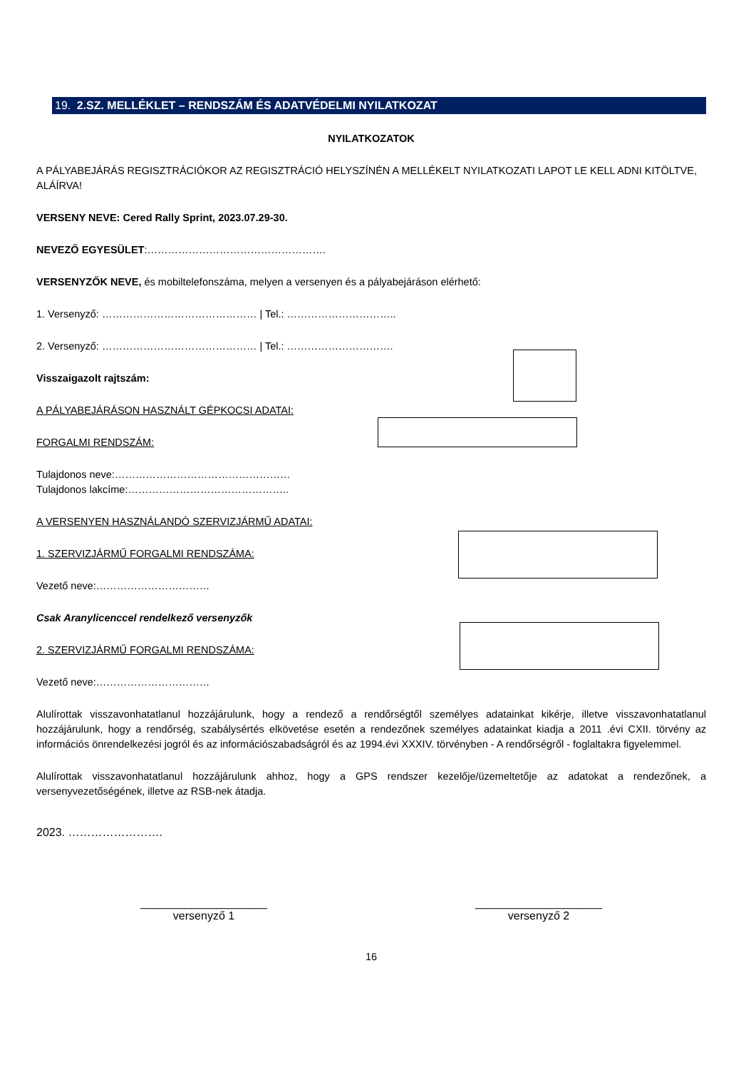19. 2.SZ. MELLÉKLET – RENDSZÁM ÉS ADATVÉDELMI NYILATKOZAT
NYILATKOZATOK
A PÁLYABEJÁRÁS REGISZTRÁCIÓKOR AZ REGISZTRÁCIÓ HELYSZÍNÉN A MELLÉKELT NYILATKOZATI LAPOT LE KELL ADNI KITÖLTVE, ALÁÍRVA!
VERSENY NEVE: Cered Rally Sprint, 2023.07.29-30.
NEVEZŐ EGYESÜLET:…………………………………………….
VERSENYZŐK NEVE, és mobiltelefonszáma, melyen a versenyen és a pályabejáráson elérhető:
1. Versenyző: ……………………………………… | Tel.: …………………………..
2. Versenyző: ……………………………………… | Tel.: ………………………….
Visszaigazolt rajtszám:
A PÁLYABEJÁRÁSON HASZNÁLT GÉPKOCSI ADATAI:
FORGALMI RENDSZÁM:
Tulajdonos neve:……………………………………………
Tulajdonos lakcíme:………………………………………..
A VERSENYEN HASZNÁLANDÓ SZERVIZJÁRMŰ ADATAI:
1. SZERVIZJÁRMŰ FORGALMI RENDSZÁMA:
Vezető neve:……………………………
Csak Aranylicenccel rendelkező versenyzők
2. SZERVIZJÁRMŰ FORGALMI RENDSZÁMA:
Vezető neve:……………………………
Alulírottak visszavonhatatlanul hozzájárulunk, hogy a rendező a rendőrségtől személyes adatainkat kikérje, illetve visszavonhatatlanul hozzájárulunk, hogy a rendőrség, szabálysértés elkövetése esetén a rendezőnek személyes adatainkat kiadja a 2011 .évi CXII. törvény az információs önrendelkezési jogról és az információszabadságról és az 1994.évi XXXIV. törvényben - A rendőrségről - foglaltakra figyelemmel.
Alulírottak visszavonhatatlanul hozzájárulunk ahhoz, hogy a GPS rendszer kezelője/üzemeltetője az adatokat a rendezőnek, a versenyvezetőségének, illetve az RSB-nek átadja.
2023. …………………….
____________________
versenyző 1
____________________
versenyző 2
16